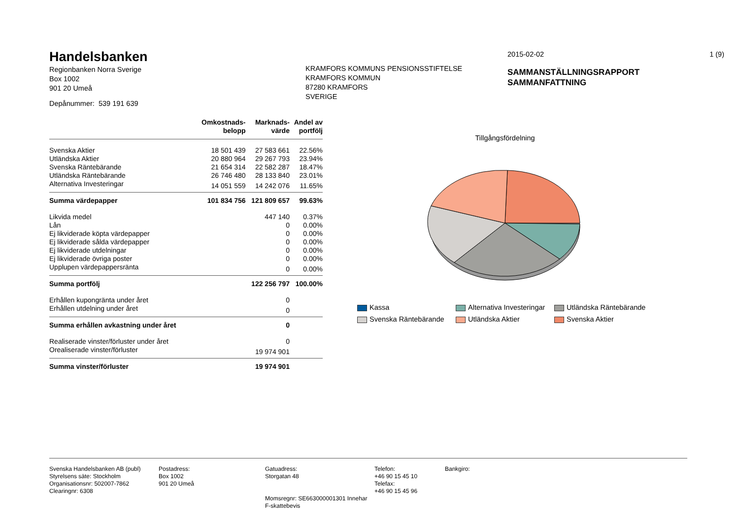Handelsbanken
Regionbanken Norra Sverige
Box 1002
901 20 Umeå
Depånummer: 539 191 639
KRAMFORS KOMMUNS PENSIONSSTIFTELSE
KRAMFORS KOMMUN
87280 KRAMFORS
SVERIGE
2015-02-02 1 (9)
SAMMANSTÄLLNINGSRAPPORT
SAMMANFATTNING
| | Omkostnads- belopp | Marknads- värde | Andel av portfölj |
| --- | --- | --- | --- |
| Svenska Aktier | 18 501 439 | 27 583 661 | 22.56% |
| Utländska Aktier | 20 880 964 | 29 267 793 | 23.94% |
| Svenska Räntebärande | 21 654 314 | 22 582 287 | 18.47% |
| Utländska Räntebärande | 26 746 480 | 28 133 840 | 23.01% |
| Alternativa Investeringar | 14 051 559 | 14 242 076 | 11.65% |
| Summa värdepapper | 101 834 756 | 121 809 657 | 99.63% |
| Likvida medel | | 447 140 | 0.37% |
| Lån | | 0 | 0.00% |
| Ej likviderade köpta värdepapper | | 0 | 0.00% |
| Ej likviderade sålda värdepapper | | 0 | 0.00% |
| Ej likviderade utdelningar | | 0 | 0.00% |
| Ej likviderade övriga poster | | 0 | 0.00% |
| Upplupen värdepappersränta | | 0 | 0.00% |
| Summa portfölj | | 122 256 797 | 100.00% |
| Erhållen kupongränta under året | | 0 | |
| Erhållen utdelning under året | | 0 | |
| Summa erhållen avkastning under året | | 0 | |
| Realiserade vinster/förluster under året | | 0 | |
| Orealiserade vinster/förluster | | 19 974 901 | |
| Summa vinster/förluster | | 19 974 901 | |
Tillgångsfördelning
Kassa
Alternativa Investeringar
Utländska Räntebärande
Svenska Räntebärande
Utländska Aktier
Svenska Aktier
Svenska Handelsbanken AB (publ)
Styrelsens säte: Stockholm
Organisationsnr: 502007-7862
Clearingnr: 6308
Postadress:
Box 1002
901 20 Umeå
Gatuadress:
Storgatan 48
Momsregnr: SE663000001301 Innehar F-skattebevis
Telefon:
+46 90 15 45 10
Telefax:
+46 90 15 45 96
Bankgiro: